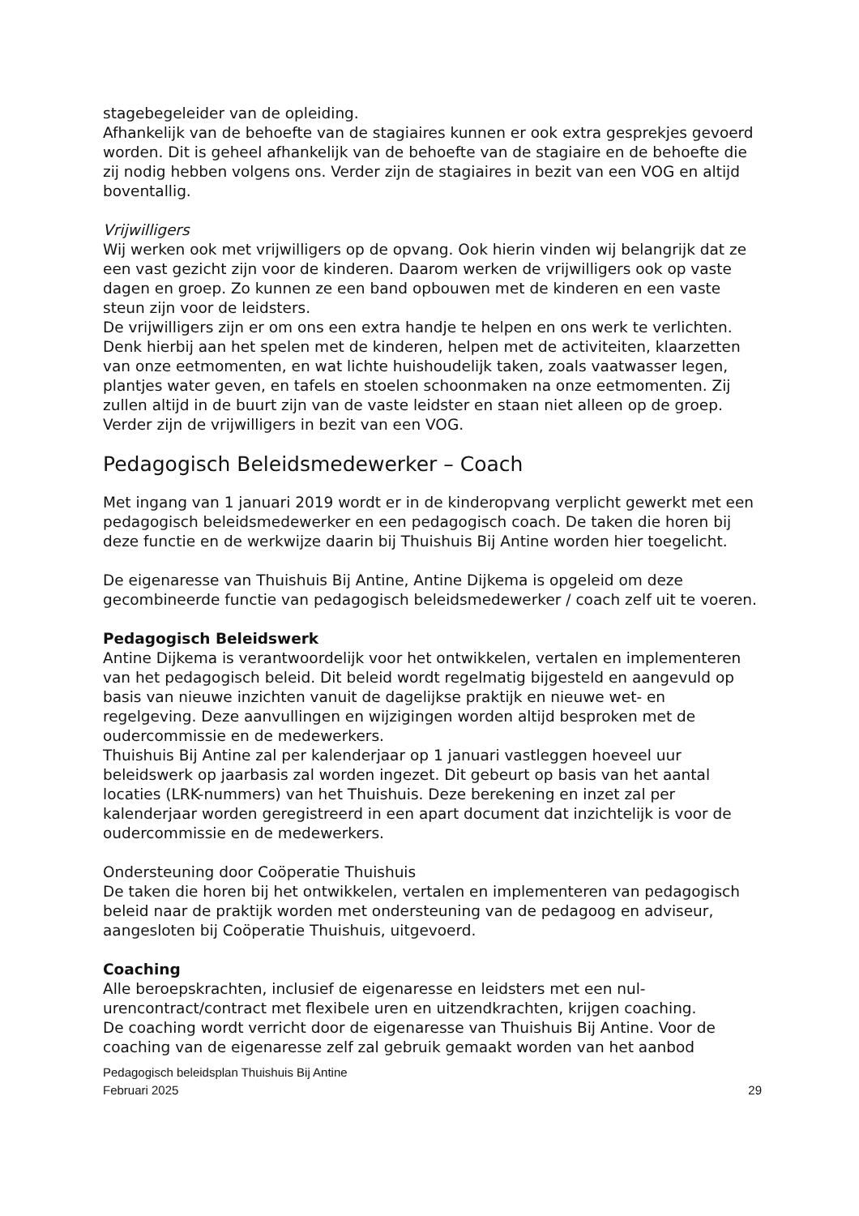stagebegeleider van de opleiding.
Afhankelijk van de behoefte van de stagiaires kunnen er ook extra gesprekjes gevoerd worden. Dit is geheel afhankelijk van de behoefte van de stagiaire en de behoefte die zij nodig hebben volgens ons. Verder zijn de stagiaires in bezit van een VOG en altijd boventallig.
Vrijwilligers
Wij werken ook met vrijwilligers op de opvang. Ook hierin vinden wij belangrijk dat ze een vast gezicht zijn voor de kinderen. Daarom werken de vrijwilligers ook op vaste dagen en groep. Zo kunnen ze een band opbouwen met de kinderen en een vaste steun zijn voor de leidsters.
De vrijwilligers zijn er om ons een extra handje te helpen en ons werk te verlichten. Denk hierbij aan het spelen met de kinderen, helpen met de activiteiten, klaarzetten van onze eetmomenten, en wat lichte huishoudelijk taken, zoals vaatwasser legen, plantjes water geven, en tafels en stoelen schoonmaken na onze eetmomenten. Zij zullen altijd in de buurt zijn van de vaste leidster en staan niet alleen op de groep. Verder zijn de vrijwilligers in bezit van een VOG.
Pedagogisch Beleidsmedewerker – Coach
Met ingang van 1 januari 2019 wordt er in de kinderopvang verplicht gewerkt met een pedagogisch beleidsmedewerker en een pedagogisch coach. De taken die horen bij deze functie en de werkwijze daarin bij Thuishuis Bij Antine worden hier toegelicht.
De eigenaresse van Thuishuis Bij Antine, Antine Dijkema is opgeleid om deze gecombineerde functie van pedagogisch beleidsmedewerker / coach zelf uit te voeren.
Pedagogisch Beleidswerk
Antine Dijkema is verantwoordelijk voor het ontwikkelen, vertalen en implementeren van het pedagogisch beleid. Dit beleid wordt regelmatig bijgesteld en aangevuld op basis van nieuwe inzichten vanuit de dagelijkse praktijk en nieuwe wet- en regelgeving. Deze aanvullingen en wijzigingen worden altijd besproken met de oudercommissie en de medewerkers.
Thuishuis Bij Antine zal per kalenderjaar op 1 januari vastleggen hoeveel uur beleidswerk op jaarbasis zal worden ingezet. Dit gebeurt op basis van het aantal locaties (LRK-nummers) van het Thuishuis. Deze berekening en inzet zal per kalenderjaar worden geregistreerd in een apart document dat inzichtelijk is voor de oudercommissie en de medewerkers.
Ondersteuning door Coöperatie Thuishuis
De taken die horen bij het ontwikkelen, vertalen en implementeren van pedagogisch beleid naar de praktijk worden met ondersteuning van de pedagoog en adviseur, aangesloten bij Coöperatie Thuishuis, uitgevoerd.
Coaching
Alle beroepskrachten, inclusief de eigenaresse en leidsters met een nul-urencontract/contract met flexibele uren en uitzendkrachten, krijgen coaching.
De coaching wordt verricht door de eigenaresse van Thuishuis Bij Antine. Voor de coaching van de eigenaresse zelf zal gebruik gemaakt worden van het aanbod
Pedagogisch beleidsplan Thuishuis Bij Antine
Februari 2025 29